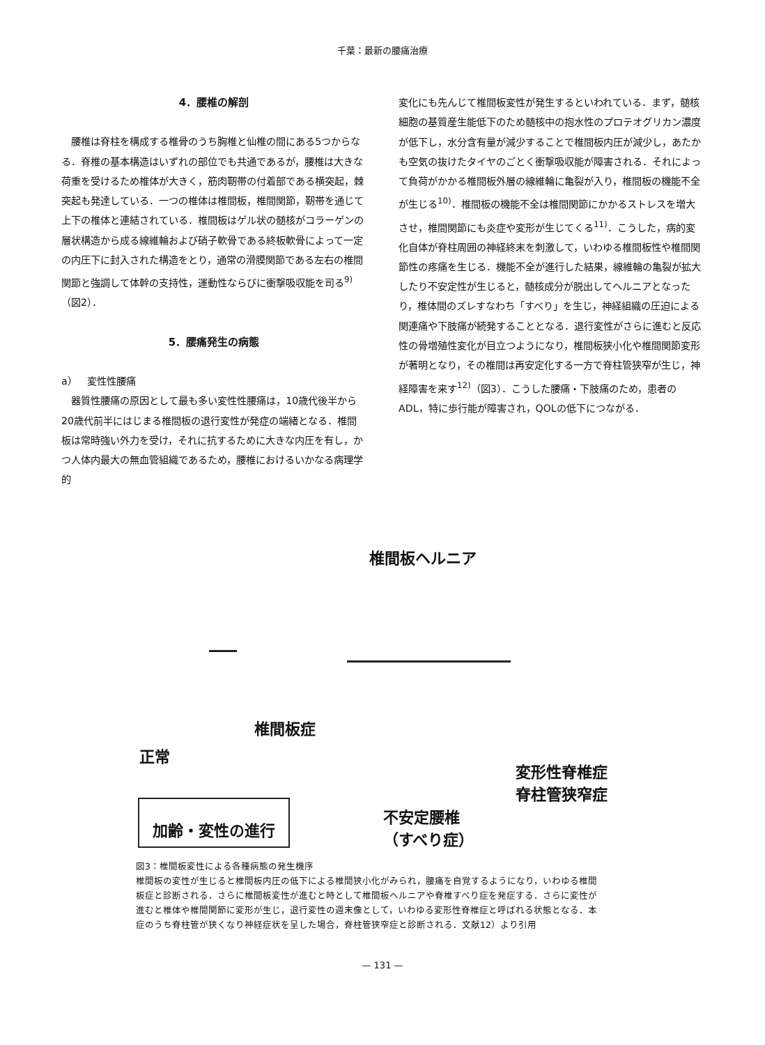千葉：最新の腰痛治療
4．腰椎の解剖
腰椎は脊柱を構成する椎骨のうち胸椎と仙椎の間にある5つからなる．脊椎の基本構造はいずれの部位でも共通であるが，腰椎は大きな荷重を受けるため椎体が大きく，筋肉靭帯の付着部である横突起，棘突起も発達している．一つの椎体は椎間板，椎間関節，靭帯を通じて上下の椎体と連結されている．椎間板はゲル状の髄核がコラーゲンの層状構造から成る線維輪および硝子軟骨である終板軟骨によって一定の内圧下に封入された構造をとり，通常の滑膜関節である左右の椎間関節と強調して体幹の支持性，運動性ならびに衝撃吸収能を司る<sup>9)</sup>（図2）．
5．腰痛発生の病態
a）　変性性腰痛
器質性腰痛の原因として最も多い変性性腰痛は，10歳代後半から20歳代前半にはじまる椎間板の退行変性が発症の端緒となる．椎間板は常時強い外力を受け，それに抗するために大きな内圧を有し，かつ人体内最大の無血管組織であるため，腰椎におけるいかなる病理学的
変化にも先んじて椎間板変性が発生するといわれている．まず，髄核細胞の基質産生能低下のため髄核中の抱水性のプロテオグリカン濃度が低下し，水分含有量が減少することで椎間板内圧が減少し，あたかも空気の抜けたタイヤのごとく衝撃吸収能が障害される．それによって負荷がかかる椎間板外層の線維輪に亀裂が入り，椎間板の機能不全が生じる<sup>10)</sup>．椎間板の機能不全は椎間関節にかかるストレスを増大させ，椎間関節にも炎症や変形が生じてくる<sup>11)</sup>．こうした，病的変化自体が脊柱周囲の神経終末を刺激して，いわゆる椎間板性や椎間関節性の疼痛を生じる．機能不全が進行した結果，線維輪の亀裂が拡大したり不安定性が生じると，髄核成分が脱出してヘルニアとなったり，椎体間のズレすなわち「すべり」を生じ，神経組織の圧迫による関連痛や下肢痛が続発することとなる．退行変性がさらに進むと反応性の骨増殖性変化が目立つようになり，椎間板狭小化や椎間関節変形が著明となり，その椎間は再安定化する一方で脊柱管狭窄が生じ，神経障害を来す<sup>12)</sup>（図3）．こうした腰痛・下肢痛のため，患者のADL，特に歩行能が障害され，QOLの低下につながる．
椎間板ヘルニア
椎間板症
正常
変形性脊椎症
脊柱管狭窄症
加齢・変性の進行
不安定腰椎
（すべり症）
図3：椎間板変性による各種病態の発生機序
椎間板の変性が生じると椎間板内圧の低下による椎間狭小化がみられ，腰痛を自覚するようになり，いわゆる椎間板症と診断される．さらに椎間板変性が進むと時として椎間板ヘルニアや脊椎すべり症を発症する．さらに変性が進むと椎体や椎間関節に変形が生じ，退行変性の週末像として，いわゆる変形性脊椎症と呼ばれる状態となる．本症のうち脊柱管が狭くなり神経症状を呈した場合，脊柱管狭窄症と診断される．文献12）より引用
— 131 —